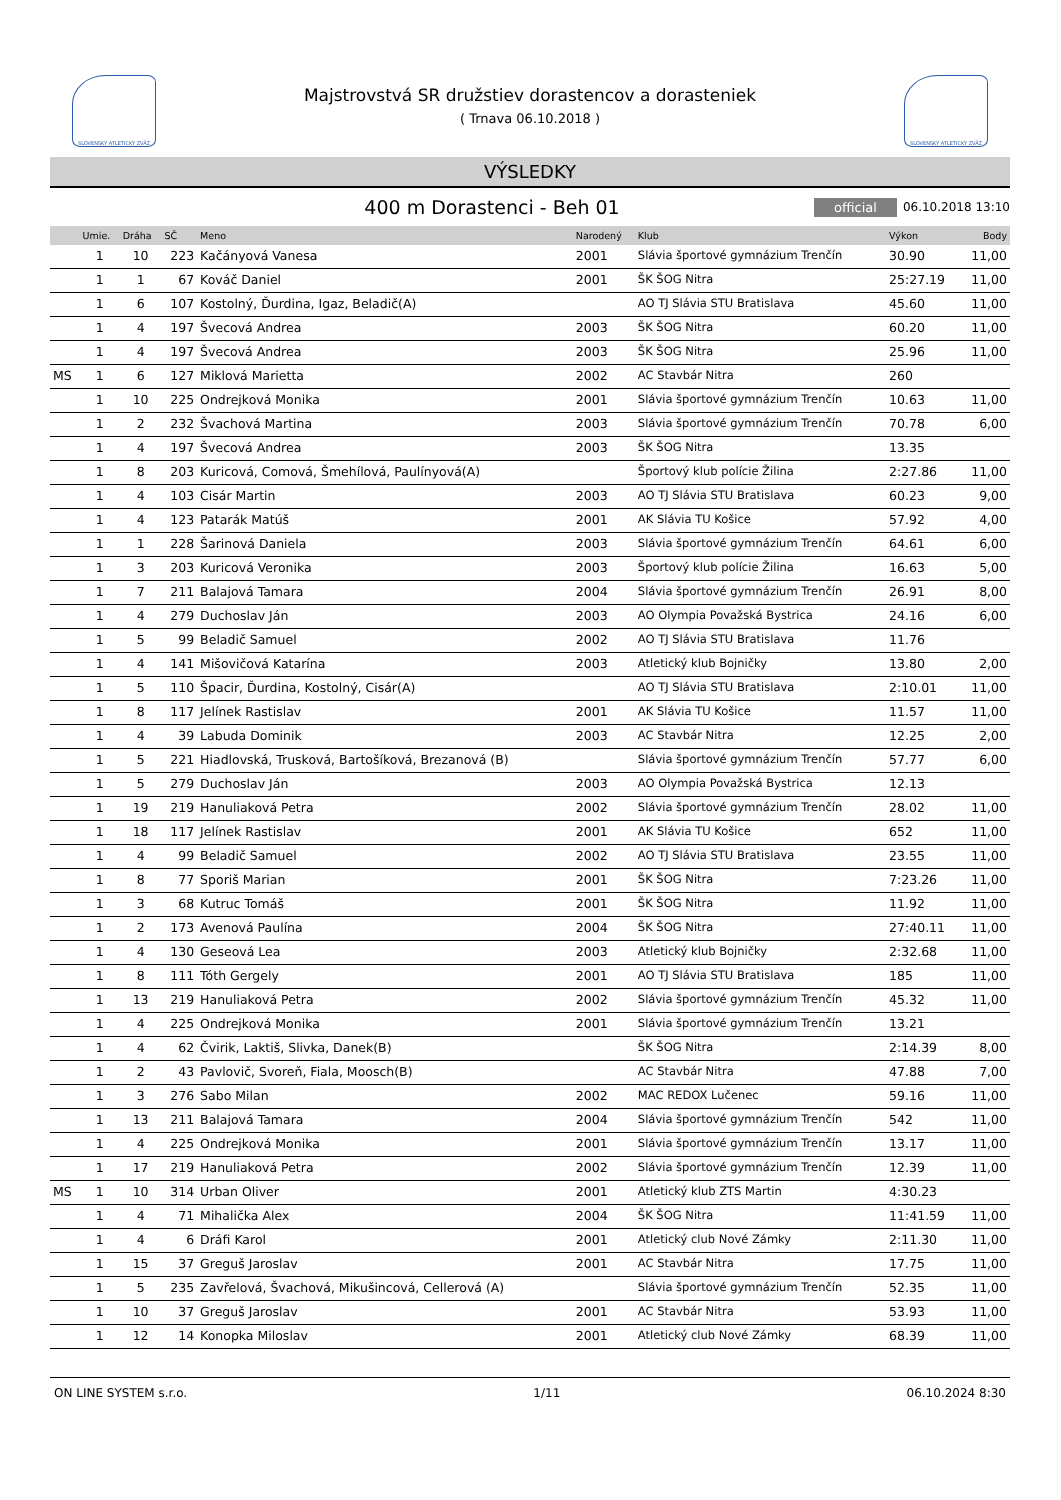SLOVENSKÝ ATLETICKÝ ZVÄZ SLOVENSKÝ ATLETICKÝ ZVÄZ
Majstrovstvá SR družstiev dorastencov a dorasteniek
( Trnava 06.10.2018 )
VÝSLEDKY
400 m Dorastenci - Beh 01
official 06.10.2018 13:10
| | Umie. | Dráha | SČ | Meno | Narodený | Klub | Výkon | Body |
| --- | --- | --- | --- | --- | --- | --- | --- | --- |
| | 1 | 10 | 223 | Kačányová Vanesa | 2001 | Slávia športové gymnázium Trenčín | 30.90 | 11,00 |
| | 1 | 1 | 67 | Kováč Daniel | 2001 | ŠK ŠOG Nitra | 25:27.19 | 11,00 |
| | 1 | 6 | 107 | Kostolný, Ďurdina, Igaz, Beladič(A) | | AO TJ Slávia STU Bratislava | 45.60 | 11,00 |
| | 1 | 4 | 197 | Švecová Andrea | 2003 | ŠK ŠOG Nitra | 60.20 | 11,00 |
| | 1 | 4 | 197 | Švecová Andrea | 2003 | ŠK ŠOG Nitra | 25.96 | 11,00 |
| MS | 1 | 6 | 127 | Miklová Marietta | 2002 | AC Stavbár Nitra | 260 | |
| | 1 | 10 | 225 | Ondrejková Monika | 2001 | Slávia športové gymnázium Trenčín | 10.63 | 11,00 |
| | 1 | 2 | 232 | Švachová Martina | 2003 | Slávia športové gymnázium Trenčín | 70.78 | 6,00 |
| | 1 | 4 | 197 | Švecová Andrea | 2003 | ŠK ŠOG Nitra | 13.35 | |
| | 1 | 8 | 203 | Kuricová, Comová, Šmehílová, Paulínyová(A) | | Športový klub polície Žilina | 2:27.86 | 11,00 |
| | 1 | 4 | 103 | Cisár Martin | 2003 | AO TJ Slávia STU Bratislava | 60.23 | 9,00 |
| | 1 | 4 | 123 | Patarák Matúš | 2001 | AK Slávia TU Košice | 57.92 | 4,00 |
| | 1 | 1 | 228 | Šarinová Daniela | 2003 | Slávia športové gymnázium Trenčín | 64.61 | 6,00 |
| | 1 | 3 | 203 | Kuricová Veronika | 2003 | Športový klub polície Žilina | 16.63 | 5,00 |
| | 1 | 7 | 211 | Balajová Tamara | 2004 | Slávia športové gymnázium Trenčín | 26.91 | 8,00 |
| | 1 | 4 | 279 | Duchoslav Ján | 2003 | AO Olympia Považská Bystrica | 24.16 | 6,00 |
| | 1 | 5 | 99 | Beladič Samuel | 2002 | AO TJ Slávia STU Bratislava | 11.76 | |
| | 1 | 4 | 141 | Mišovičová Katarína | 2003 | Atletický klub Bojničky | 13.80 | 2,00 |
| | 1 | 5 | 110 | Špacir, Ďurdina, Kostolný, Cisár(A) | | AO TJ Slávia STU Bratislava | 2:10.01 | 11,00 |
| | 1 | 8 | 117 | Jelínek Rastislav | 2001 | AK Slávia TU Košice | 11.57 | 11,00 |
| | 1 | 4 | 39 | Labuda Dominik | 2003 | AC Stavbár Nitra | 12.25 | 2,00 |
| | 1 | 5 | 221 | Hiadlovská, Trusková, Bartošíková, Brezanová (B) | | Slávia športové gymnázium Trenčín | 57.77 | 6,00 |
| | 1 | 5 | 279 | Duchoslav Ján | 2003 | AO Olympia Považská Bystrica | 12.13 | |
| | 1 | 19 | 219 | Hanuliaková Petra | 2002 | Slávia športové gymnázium Trenčín | 28.02 | 11,00 |
| | 1 | 18 | 117 | Jelínek Rastislav | 2001 | AK Slávia TU Košice | 652 | 11,00 |
| | 1 | 4 | 99 | Beladič Samuel | 2002 | AO TJ Slávia STU Bratislava | 23.55 | 11,00 |
| | 1 | 8 | 77 | Sporiš Marian | 2001 | ŠK ŠOG Nitra | 7:23.26 | 11,00 |
| | 1 | 3 | 68 | Kutruc Tomáš | 2001 | ŠK ŠOG Nitra | 11.92 | 11,00 |
| | 1 | 2 | 173 | Avenová Paulína | 2004 | ŠK ŠOG Nitra | 27:40.11 | 11,00 |
| | 1 | 4 | 130 | Geseová Lea | 2003 | Atletický klub Bojničky | 2:32.68 | 11,00 |
| | 1 | 8 | 111 | Tóth Gergely | 2001 | AO TJ Slávia STU Bratislava | 185 | 11,00 |
| | 1 | 13 | 219 | Hanuliaková Petra | 2002 | Slávia športové gymnázium Trenčín | 45.32 | 11,00 |
| | 1 | 4 | 225 | Ondrejková Monika | 2001 | Slávia športové gymnázium Trenčín | 13.21 | |
| | 1 | 4 | 62 | Čvirik, Laktiš, Slivka, Danek(B) | | ŠK ŠOG Nitra | 2:14.39 | 8,00 |
| | 1 | 2 | 43 | Pavlovič, Svoreň, Fiala, Moosch(B) | | AC Stavbár Nitra | 47.88 | 7,00 |
| | 1 | 3 | 276 | Sabo Milan | 2002 | MAC REDOX Lučenec | 59.16 | 11,00 |
| | 1 | 13 | 211 | Balajová Tamara | 2004 | Slávia športové gymnázium Trenčín | 542 | 11,00 |
| | 1 | 4 | 225 | Ondrejková Monika | 2001 | Slávia športové gymnázium Trenčín | 13.17 | 11,00 |
| | 1 | 17 | 219 | Hanuliaková Petra | 2002 | Slávia športové gymnázium Trenčín | 12.39 | 11,00 |
| MS | 1 | 10 | 314 | Urban Oliver | 2001 | Atletický klub ZTS Martin | 4:30.23 | |
| | 1 | 4 | 71 | Mihalička Alex | 2004 | ŠK ŠOG Nitra | 11:41.59 | 11,00 |
| | 1 | 4 | 6 | Dráfi Karol | 2001 | Atletický club Nové Zámky | 2:11.30 | 11,00 |
| | 1 | 15 | 37 | Greguš Jaroslav | 2001 | AC Stavbár Nitra | 17.75 | 11,00 |
| | 1 | 5 | 235 | Zavřelová, Švachová, Mikušincová, Cellerová (A) | | Slávia športové gymnázium Trenčín | 52.35 | 11,00 |
| | 1 | 10 | 37 | Greguš Jaroslav | 2001 | AC Stavbár Nitra | 53.93 | 11,00 |
| | 1 | 12 | 14 | Konopka Miloslav | 2001 | Atletický club Nové Zámky | 68.39 | 11,00 |
ON LINE SYSTEM s.r.o. 1/11 06.10.2024 8:30